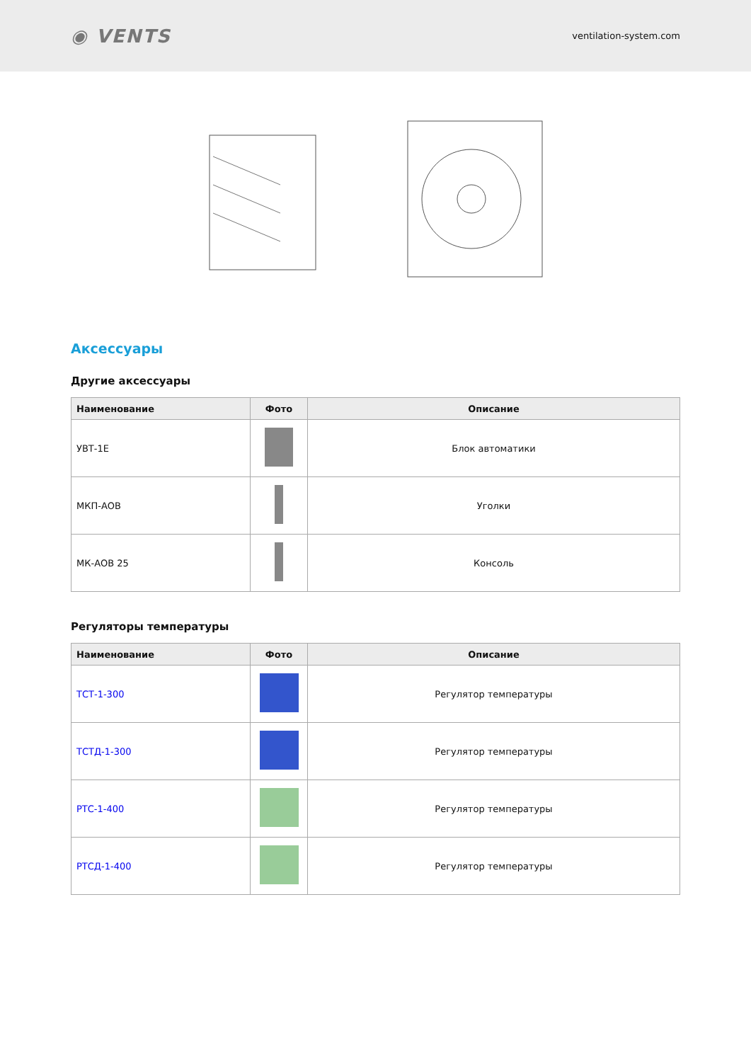◉ VENTS ventilation-system.com
Аксессуары
Другие аксессуары
| Наименование | Фото | Описание |
| --- | --- | --- |
| УВТ-1Е | | Блок автоматики |
| МКП-АОВ | | Уголки |
| МК-АОВ 25 | | Консоль |
Регуляторы температуры
| Наименование | Фото | Описание |
| --- | --- | --- |
| ТСТ-1-300 | | Регулятор температуры |
| ТСТД-1-300 | | Регулятор температуры |
| РТС-1-400 | | Регулятор температуры |
| РТСД-1-400 | | Регулятор температуры |